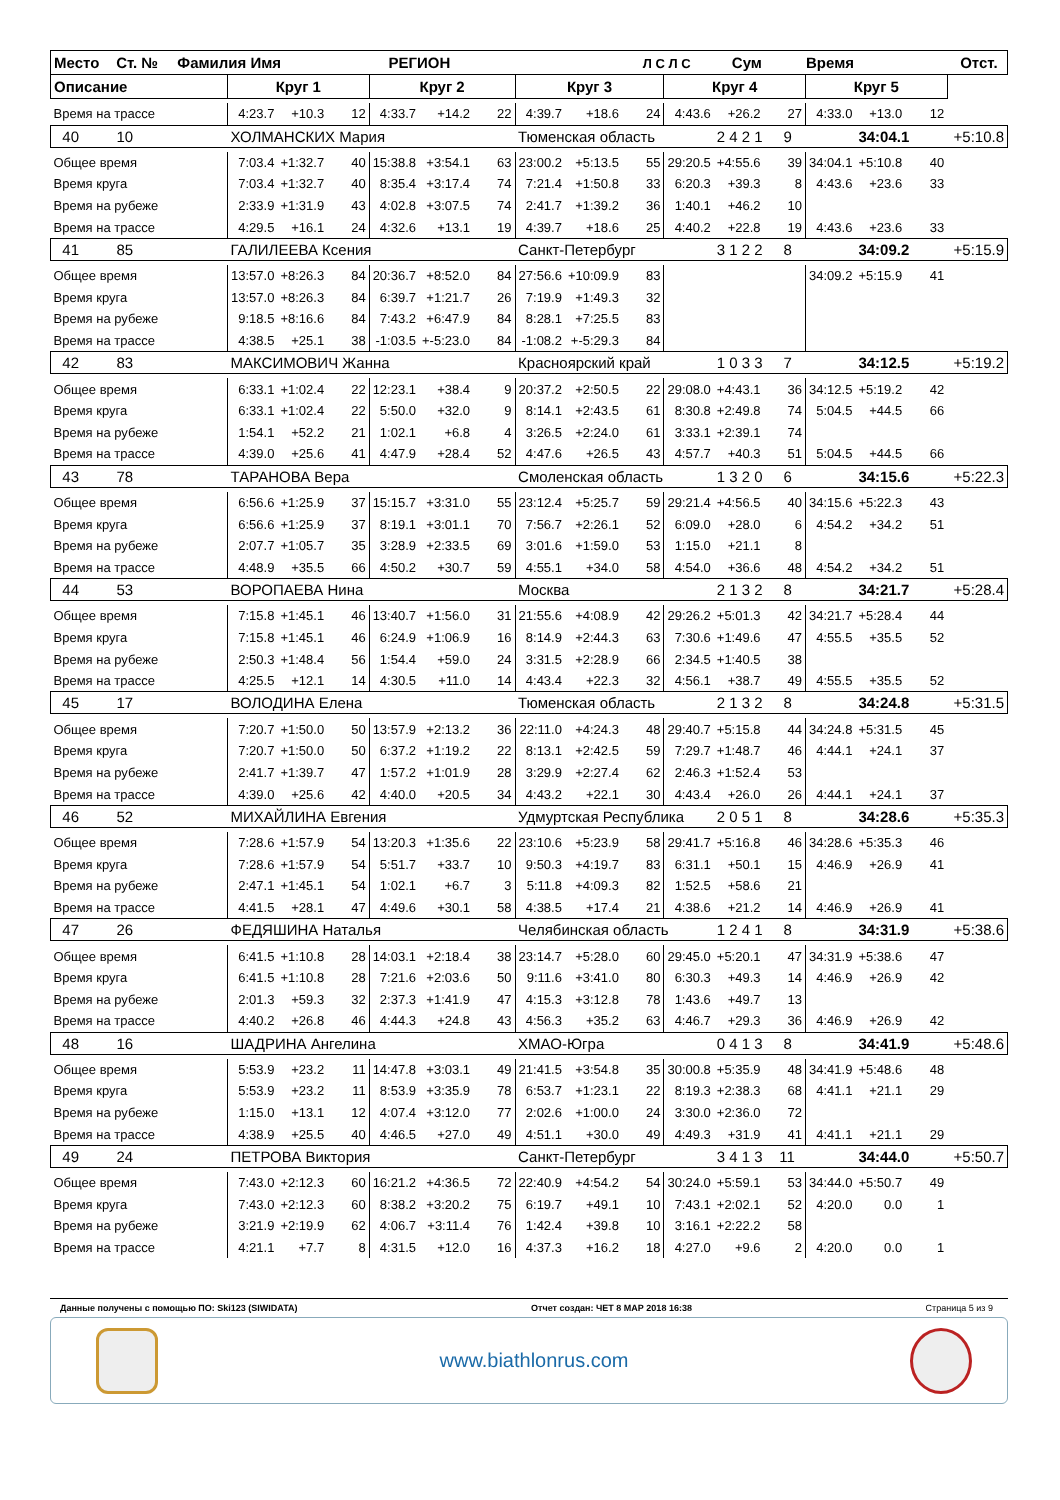| Место Ст. № Фамилия Имя РЕГИОН Л С Л С Сум Время Отст. | | | | | | | | | | | | | | | | |
| Описание | Круг 1 | | | Круг 2 | | | Круг 3 | | | Круг 4 | | | Круг 5 | | | |
| Время на трассе | 4:23.7 | +10.3 | 12 | 4:33.7 | +14.2 | 22 | 4:39.7 | +18.6 | 24 | 4:43.6 | +26.2 | 27 | 4:33.0 | +13.0 | 12 | |
| 40 10 | ХОЛМАНСКИХ Мария | | | | | | Тюменская область | | | | 2 4 2 1 9 | | | 34:04.1 | | +5:10.8 |
| Общее время | 7:03.4 | +1:32.7 | 40 | 15:38.8 | +3:54.1 | 63 | 23:00.2 | +5:13.5 | 55 | 29:20.5 | +4:55.6 | 39 | 34:04.1 | +5:10.8 | 40 | |
| Время круга | 7:03.4 | +1:32.7 | 40 | 8:35.4 | +3:17.4 | 74 | 7:21.4 | +1:50.8 | 33 | 6:20.3 | +39.3 | 8 | 4:43.6 | +23.6 | 33 | |
| Время на рубеже | 2:33.9 | +1:31.9 | 43 | 4:02.8 | +3:07.5 | 74 | 2:41.7 | +1:39.2 | 36 | 1:40.1 | +46.2 | 10 | | | | |
| Время на трассе | 4:29.5 | +16.1 | 24 | 4:32.6 | +13.1 | 19 | 4:39.7 | +18.6 | 25 | 4:40.2 | +22.8 | 19 | 4:43.6 | +23.6 | 33 | |
| 41 85 | ГАЛИЛЕЕВА Ксения | | | | | | Санкт-Петербург | | | | 3 1 2 2 8 | | | 34:09.2 | | +5:15.9 |
| Общее время | 13:57.0 | +8:26.3 | 84 | 20:36.7 | +8:52.0 | 84 | 27:56.6 | +10:09.9 | 83 | | | | 34:09.2 | +5:15.9 | 41 | |
| Время круга | 13:57.0 | +8:26.3 | 84 | 6:39.7 | +1:21.7 | 26 | 7:19.9 | +1:49.3 | 32 | | | | | | | |
| Время на рубеже | 9:18.5 | +8:16.6 | 84 | 7:43.2 | +6:47.9 | 84 | 8:28.1 | +7:25.5 | 83 | | | | | | | |
| Время на трассе | 4:38.5 | +25.1 | 38 | -1:03.5 | +-5:23.0 | 84 | -1:08.2 | +-5:29.3 | 84 | | | | | | | |
| 42 83 | МАКСИМОВИЧ Жанна | | | | | | Красноярский край | | | | 1 0 3 3 7 | | | 34:12.5 | | +5:19.2 |
| Общее время | 6:33.1 | +1:02.4 | 22 | 12:23.1 | +38.4 | 9 | 20:37.2 | +2:50.5 | 22 | 29:08.0 | +4:43.1 | 36 | 34:12.5 | +5:19.2 | 42 | |
| Время круга | 6:33.1 | +1:02.4 | 22 | 5:50.0 | +32.0 | 9 | 8:14.1 | +2:43.5 | 61 | 8:30.8 | +2:49.8 | 74 | 5:04.5 | +44.5 | 66 | |
| Время на рубеже | 1:54.1 | +52.2 | 21 | 1:02.1 | +6.8 | 4 | 3:26.5 | +2:24.0 | 61 | 3:33.1 | +2:39.1 | 74 | | | | |
| Время на трассе | 4:39.0 | +25.6 | 41 | 4:47.9 | +28.4 | 52 | 4:47.6 | +26.5 | 43 | 4:57.7 | +40.3 | 51 | 5:04.5 | +44.5 | 66 | |
| 43 78 | ТАРАНОВА Вера | | | | | | Смоленская область | | | | 1 3 2 0 6 | | | 34:15.6 | | +5:22.3 |
| Общее время | 6:56.6 | +1:25.9 | 37 | 15:15.7 | +3:31.0 | 55 | 23:12.4 | +5:25.7 | 59 | 29:21.4 | +4:56.5 | 40 | 34:15.6 | +5:22.3 | 43 | |
| Время круга | 6:56.6 | +1:25.9 | 37 | 8:19.1 | +3:01.1 | 70 | 7:56.7 | +2:26.1 | 52 | 6:09.0 | +28.0 | 6 | 4:54.2 | +34.2 | 51 | |
| Время на рубеже | 2:07.7 | +1:05.7 | 35 | 3:28.9 | +2:33.5 | 69 | 3:01.6 | +1:59.0 | 53 | 1:15.0 | +21.1 | 8 | | | | |
| Время на трассе | 4:48.9 | +35.5 | 66 | 4:50.2 | +30.7 | 59 | 4:55.1 | +34.0 | 58 | 4:54.0 | +36.6 | 48 | 4:54.2 | +34.2 | 51 | |
| 44 53 | ВОРОПАЕВА Нина | | | | | | Москва | | | | 2 1 3 2 8 | | | 34:21.7 | | +5:28.4 |
| Общее время | 7:15.8 | +1:45.1 | 46 | 13:40.7 | +1:56.0 | 31 | 21:55.6 | +4:08.9 | 42 | 29:26.2 | +5:01.3 | 42 | 34:21.7 | +5:28.4 | 44 | |
| Время круга | 7:15.8 | +1:45.1 | 46 | 6:24.9 | +1:06.9 | 16 | 8:14.9 | +2:44.3 | 63 | 7:30.6 | +1:49.6 | 47 | 4:55.5 | +35.5 | 52 | |
| Время на рубеже | 2:50.3 | +1:48.4 | 56 | 1:54.4 | +59.0 | 24 | 3:31.5 | +2:28.9 | 66 | 2:34.5 | +1:40.5 | 38 | | | | |
| Время на трассе | 4:25.5 | +12.1 | 14 | 4:30.5 | +11.0 | 14 | 4:43.4 | +22.3 | 32 | 4:56.1 | +38.7 | 49 | 4:55.5 | +35.5 | 52 | |
| 45 17 | ВОЛОДИНА Елена | | | | | | Тюменская область | | | | 2 1 3 2 8 | | | 34:24.8 | | +5:31.5 |
| Общее время | 7:20.7 | +1:50.0 | 50 | 13:57.9 | +2:13.2 | 36 | 22:11.0 | +4:24.3 | 48 | 29:40.7 | +5:15.8 | 44 | 34:24.8 | +5:31.5 | 45 | |
| Время круга | 7:20.7 | +1:50.0 | 50 | 6:37.2 | +1:19.2 | 22 | 8:13.1 | +2:42.5 | 59 | 7:29.7 | +1:48.7 | 46 | 4:44.1 | +24.1 | 37 | |
| Время на рубеже | 2:41.7 | +1:39.7 | 47 | 1:57.2 | +1:01.9 | 28 | 3:29.9 | +2:27.4 | 62 | 2:46.3 | +1:52.4 | 53 | | | | |
| Время на трассе | 4:39.0 | +25.6 | 42 | 4:40.0 | +20.5 | 34 | 4:43.2 | +22.1 | 30 | 4:43.4 | +26.0 | 26 | 4:44.1 | +24.1 | 37 | |
| 46 52 | МИХАЙЛИНА Евгения | | | | | | Удмуртская Республика | | | | 2 0 5 1 8 | | | 34:28.6 | | +5:35.3 |
| Общее время | 7:28.6 | +1:57.9 | 54 | 13:20.3 | +1:35.6 | 22 | 23:10.6 | +5:23.9 | 58 | 29:41.7 | +5:16.8 | 46 | 34:28.6 | +5:35.3 | 46 | |
| Время круга | 7:28.6 | +1:57.9 | 54 | 5:51.7 | +33.7 | 10 | 9:50.3 | +4:19.7 | 83 | 6:31.1 | +50.1 | 15 | 4:46.9 | +26.9 | 41 | |
| Время на рубеже | 2:47.1 | +1:45.1 | 54 | 1:02.1 | +6.7 | 3 | 5:11.8 | +4:09.3 | 82 | 1:52.5 | +58.6 | 21 | | | | |
| Время на трассе | 4:41.5 | +28.1 | 47 | 4:49.6 | +30.1 | 58 | 4:38.5 | +17.4 | 21 | 4:38.6 | +21.2 | 14 | 4:46.9 | +26.9 | 41 | |
| 47 26 | ФЕДЯШИНА Наталья | | | | | | Челябинская область | | | | 1 2 4 1 8 | | | 34:31.9 | | +5:38.6 |
| Общее время | 6:41.5 | +1:10.8 | 28 | 14:03.1 | +2:18.4 | 38 | 23:14.7 | +5:28.0 | 60 | 29:45.0 | +5:20.1 | 47 | 34:31.9 | +5:38.6 | 47 | |
| Время круга | 6:41.5 | +1:10.8 | 28 | 7:21.6 | +2:03.6 | 50 | 9:11.6 | +3:41.0 | 80 | 6:30.3 | +49.3 | 14 | 4:46.9 | +26.9 | 42 | |
| Время на рубеже | 2:01.3 | +59.3 | 32 | 2:37.3 | +1:41.9 | 47 | 4:15.3 | +3:12.8 | 78 | 1:43.6 | +49.7 | 13 | | | | |
| Время на трассе | 4:40.2 | +26.8 | 46 | 4:44.3 | +24.8 | 43 | 4:56.3 | +35.2 | 63 | 4:46.7 | +29.3 | 36 | 4:46.9 | +26.9 | 42 | |
| 48 16 | ШАДРИНА Ангелина | | | | | | ХМАО-Югра | | | | 0 4 1 3 8 | | | 34:41.9 | | +5:48.6 |
| Общее время | 5:53.9 | +23.2 | 11 | 14:47.8 | +3:03.1 | 49 | 21:41.5 | +3:54.8 | 35 | 30:00.8 | +5:35.9 | 48 | 34:41.9 | +5:48.6 | 48 | |
| Время круга | 5:53.9 | +23.2 | 11 | 8:53.9 | +3:35.9 | 78 | 6:53.7 | +1:23.1 | 22 | 8:19.3 | +2:38.3 | 68 | 4:41.1 | +21.1 | 29 | |
| Время на рубеже | 1:15.0 | +13.1 | 12 | 4:07.4 | +3:12.0 | 77 | 2:02.6 | +1:00.0 | 24 | 3:30.0 | +2:36.0 | 72 | | | | |
| Время на трассе | 4:38.9 | +25.5 | 40 | 4:46.5 | +27.0 | 49 | 4:51.1 | +30.0 | 49 | 4:49.3 | +31.9 | 41 | 4:41.1 | +21.1 | 29 | |
| 49 24 | ПЕТРОВА Виктория | | | | | | Санкт-Петербург | | | | 3 4 1 3 11 | | | 34:44.0 | | +5:50.7 |
| Общее время | 7:43.0 | +2:12.3 | 60 | 16:21.2 | +4:36.5 | 72 | 22:40.9 | +4:54.2 | 54 | 30:24.0 | +5:59.1 | 53 | 34:44.0 | +5:50.7 | 49 | |
| Время круга | 7:43.0 | +2:12.3 | 60 | 8:38.2 | +3:20.2 | 75 | 6:19.7 | +49.1 | 10 | 7:43.1 | +2:02.1 | 52 | 4:20.0 | 0.0 | 1 | |
| Время на рубеже | 3:21.9 | +2:19.9 | 62 | 4:06.7 | +3:11.4 | 76 | 1:42.4 | +39.8 | 10 | 3:16.1 | +2:22.2 | 58 | | | | |
| Время на трассе | 4:21.1 | +7.7 | 8 | 4:31.5 | +12.0 | 16 | 4:37.3 | +16.2 | 18 | 4:27.0 | +9.6 | 2 | 4:20.0 | 0.0 | 1 | |
Данные получены с помощью ПО: Ski123 (SIWIDATA) Отчет создан: ЧЕТ 8 МАР 2018 16:38 Страница 5 из 9
www.biathlonrus.com